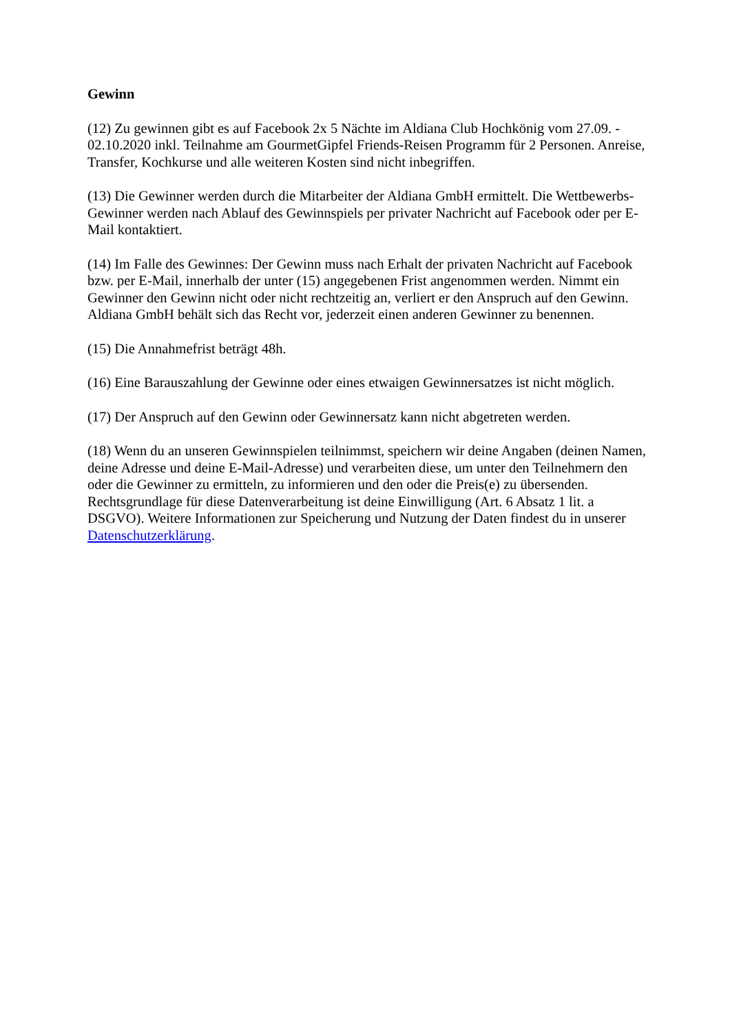Gewinn
(12) Zu gewinnen gibt es auf Facebook 2x 5 Nächte im Aldiana Club Hochkönig vom 27.09. - 02.10.2020 inkl. Teilnahme am GourmetGipfel Friends-Reisen Programm für 2 Personen. Anreise, Transfer, Kochkurse und alle weiteren Kosten sind nicht inbegriffen.
(13) Die Gewinner werden durch die Mitarbeiter der Aldiana GmbH ermittelt. Die Wettbewerbs-Gewinner werden nach Ablauf des Gewinnspiels per privater Nachricht auf Facebook oder per E-Mail kontaktiert.
(14) Im Falle des Gewinnes: Der Gewinn muss nach Erhalt der privaten Nachricht auf Facebook bzw. per E-Mail, innerhalb der unter (15) angegebenen Frist angenommen werden. Nimmt ein Gewinner den Gewinn nicht oder nicht rechtzeitig an, verliert er den Anspruch auf den Gewinn. Aldiana GmbH behält sich das Recht vor, jederzeit einen anderen Gewinner zu benennen.
(15) Die Annahmefrist beträgt 48h.
(16) Eine Barauszahlung der Gewinne oder eines etwaigen Gewinnersatzes ist nicht möglich.
(17) Der Anspruch auf den Gewinn oder Gewinnersatz kann nicht abgetreten werden.
(18) Wenn du an unseren Gewinnspielen teilnimmst, speichern wir deine Angaben (deinen Namen, deine Adresse und deine E-Mail-Adresse) und verarbeiten diese, um unter den Teilnehmern den oder die Gewinner zu ermitteln, zu informieren und den oder die Preis(e) zu übersenden. Rechtsgrundlage für diese Datenverarbeitung ist deine Einwilligung (Art. 6 Absatz 1 lit. a DSGVO). Weitere Informationen zur Speicherung und Nutzung der Daten findest du in unserer Datenschutzerklärung.